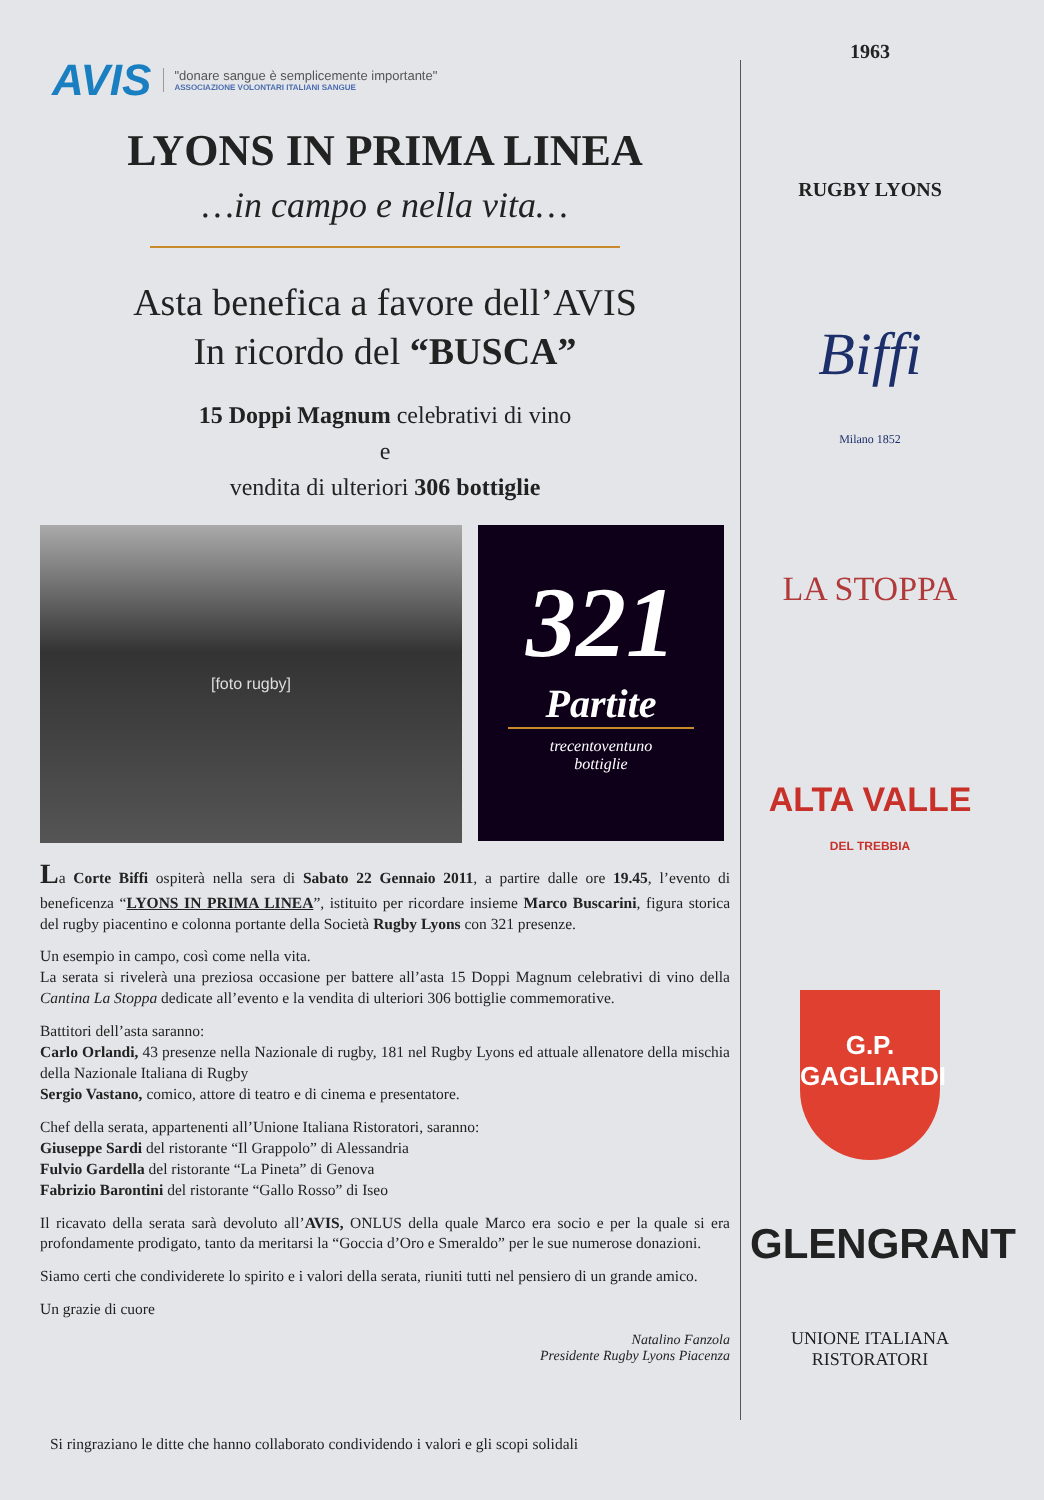AVIS
"donare sangue è semplicemente importante"
ASSOCIAZIONE VOLONTARI ITALIANI SANGUE
LYONS IN PRIMA LINEA
…in campo e nella vita…
Asta benefica a favore dell’AVIS
In ricordo del “BUSCA”
15 Doppi Magnum celebrativi di vino
e
vendita di ulteriori 306 bottiglie
[foto rugby]
321
Partite
trecentoventuno
bottiglie
La Corte Biffi ospiterà nella sera di Sabato 22 Gennaio 2011, a partire dalle ore 19.45, l’evento di beneficenza “LYONS IN PRIMA LINEA”, istituito per ricordare insieme Marco Buscarini, figura storica del rugby piacentino e colonna portante della Società Rugby Lyons con 321 presenze.
Un esempio in campo, così come nella vita.
La serata si rivelerà una preziosa occasione per battere all’asta 15 Doppi Magnum celebrativi di vino della Cantina La Stoppa dedicate all’evento e la vendita di ulteriori 306 bottiglie commemorative.
Battitori dell’asta saranno:
Carlo Orlandi, 43 presenze nella Nazionale di rugby, 181 nel Rugby Lyons ed attuale allenatore della mischia della Nazionale Italiana di Rugby
Sergio Vastano, comico, attore di teatro e di cinema e presentatore.
Chef della serata, appartenenti all’Unione Italiana Ristoratori, saranno:
Giuseppe Sardi del ristorante “Il Grappolo” di Alessandria
Fulvio Gardella del ristorante “La Pineta” di Genova
Fabrizio Barontini del ristorante “Gallo Rosso” di Iseo
Il ricavato della serata sarà devoluto all’AVIS, ONLUS della quale Marco era socio e per la quale si era profondamente prodigato, tanto da meritarsi la “Goccia d’Oro e Smeraldo” per le sue numerose donazioni.
Siamo certi che condividerete lo spirito e i valori della serata, riuniti tutti nel pensiero di un grande amico.
Un grazie di cuore
Natalino Fanzola
Presidente Rugby Lyons Piacenza
Si ringraziano le ditte che hanno collaborato condividendo i valori e gli scopi solidali
1963
RUGBY LYONS
Biffi
Milano 1852
LA STOPPA
ALTA VALLE
DEL TREBBIA
G.P.
GAGLIARDI
GLENGRANT
UNIONE ITALIANA RISTORATORI